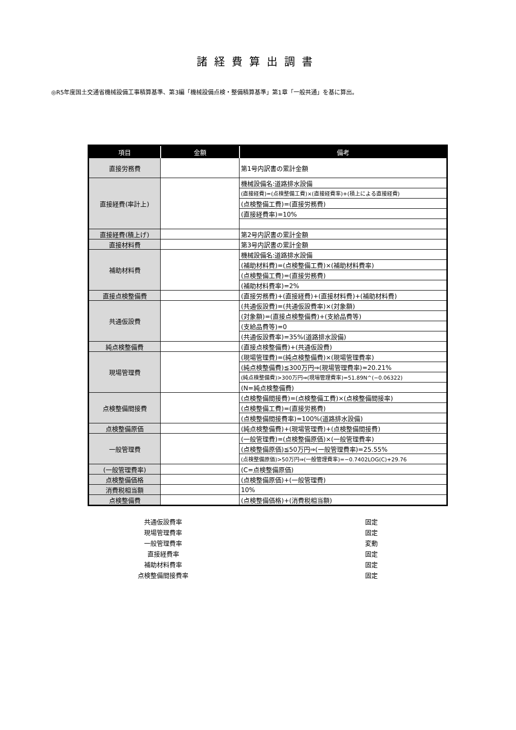諸経費算出調書
◎R5年度国土交通省機械設備工事積算基準、第3編「機械設備点検・整備積算基準」第1章「一般共通」を基に算出。
| 項目 | 金額 | 備考 |
| --- | --- | --- |
| 直接労務費 | | 第1号内訳書の累計金額 |
| 直接経費(率計上) | | 機械設備名:道路排水設備 |
| | | (直接経費)=(点検整備工費)×(直接経費率)+(積上による直接経費) |
| | | (点検整備工費)=(直接労務費) |
| | | (直接経費率)=10% |
| 直接経費(積上げ) | | 第2号内訳書の累計金額 |
| 直接材料費 | | 第3号内訳書の累計金額 |
| 補助材料費 | | 機械設備名:道路排水設備 |
| | | (補助材料費)=(点検整備工費)×(補助材料費率) |
| | | (点検整備工費)=(直接労務費) |
| | | (補助材料費率)=2% |
| 直接点検整備費 | | (直接労務費)+(直接経費)+(直接材料費)+(補助材料費) |
| 共通仮設費 | | (共通仮設費)=(共通仮設費率)×(対象額) |
| | | (対象額)=(直接点検整備費)+(支給品費等) |
| | | (支給品費等)=0 |
| | | (共通仮設費率)=35%(道路排水設備) |
| 純点検整備費 | | (直接点検整備費)+(共通仮設費) |
| 現場管理費 | | (現場管理費)=(純点検整備費)×(現場管理費率) |
| | | (純点検整備費)≦300万円⇒(現場管理費率)=20.21% |
| | | (純点検整備費)>300万円⇒(現場管理費率)=51.89N^(−0.06322) |
| | | (N=純点検整備費) |
| 点検整備間接費 | | (点検整備間接費)=(点検整備工費)×(点検整備間接率) |
| | | (点検整備工費)=(直接労務費) |
| | | (点検整備間接費率)=100%(道路排水設備) |
| 点検整備原価 | | (純点検整備費)+(現場管理費)+(点検整備間接費) |
| 一般管理費 | | (一般管理費)=(点検整備原価)×(一般管理費率) |
| | | (点検整備原価)≦50万円⇒(一般管理費率)=25.55% |
| | | (点検整備原価)>50万円⇒(一般管理費率)=−0.7402LOG(C)+29.76 |
| (一般管理費率) | | (C=点検整備原価) |
| 点検整備価格 | | (点検整備原価)+(一般管理費) |
| 消費税相当額 | | 10% |
| 点検整備費 | | (点検整備価格)+(消費税相当額) |
| 共通仮設費率 | 固定 |
| 現場管理費率 | 固定 |
| 一般管理費率 | 変動 |
| 直接経費率 | 固定 |
| 補助材料費率 | 固定 |
| 点検整備間接費率 | 固定 |